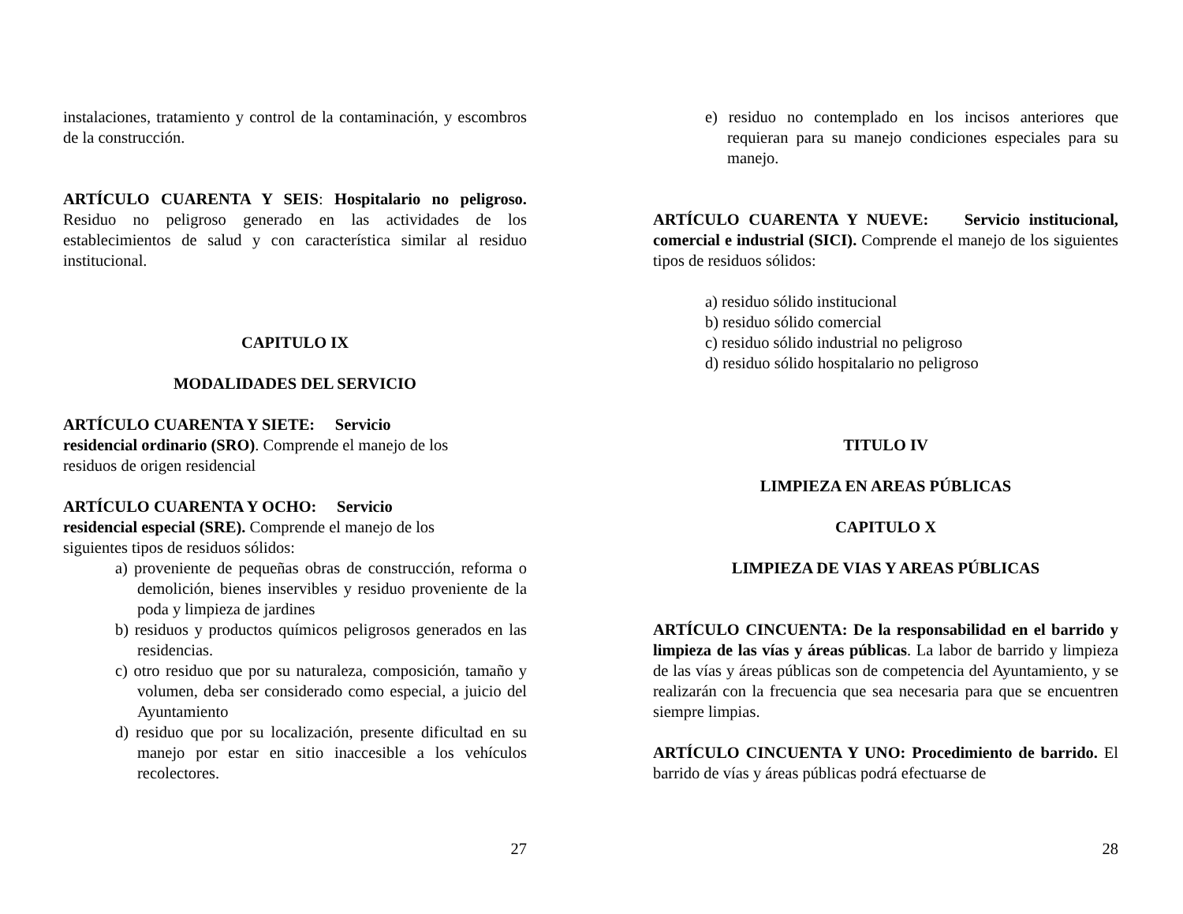instalaciones, tratamiento y control de la contaminación, y escombros de la construcción.
ARTÍCULO CUARENTA Y SEIS: Hospitalario no peligroso. Residuo no peligroso generado en las actividades de los establecimientos de salud y con característica similar al residuo institucional.
CAPITULO IX
MODALIDADES DEL SERVICIO
ARTÍCULO CUARENTA Y SIETE: Servicio
residencial ordinario (SRO). Comprende el manejo de los
residuos de origen residencial
ARTÍCULO CUARENTA Y OCHO: Servicio
residencial especial (SRE). Comprende el manejo de los
siguientes tipos de residuos sólidos:
a) proveniente de pequeñas obras de construcción, reforma o demolición, bienes inservibles y residuo proveniente de la poda y limpieza de jardines
b) residuos y productos químicos peligrosos generados en las residencias.
c) otro residuo que por su naturaleza, composición, tamaño y volumen, deba ser considerado como especial, a juicio del Ayuntamiento
d) residuo que por su localización, presente dificultad en su manejo por estar en sitio inaccesible a los vehículos recolectores.
27
e) residuo no contemplado en los incisos anteriores que requieran para su manejo condiciones especiales para su manejo.
ARTÍCULO CUARENTA Y NUEVE: Servicio institucional, comercial e industrial (SICI). Comprende el manejo de los siguientes tipos de residuos sólidos:
a) residuo sólido institucional
b) residuo sólido comercial
c) residuo sólido industrial no peligroso
d) residuo sólido hospitalario no peligroso
TITULO IV
LIMPIEZA EN AREAS PÚBLICAS
CAPITULO X
LIMPIEZA DE VIAS Y AREAS PÚBLICAS
ARTÍCULO CINCUENTA: De la responsabilidad en el barrido y limpieza de las vías y áreas públicas. La labor de barrido y limpieza de las vías y áreas públicas son de competencia del Ayuntamiento, y se realizarán con la frecuencia que sea necesaria para que se encuentren siempre limpias.
ARTÍCULO CINCUENTA Y UNO: Procedimiento de barrido. El barrido de vías y áreas públicas podrá efectuarse de
28